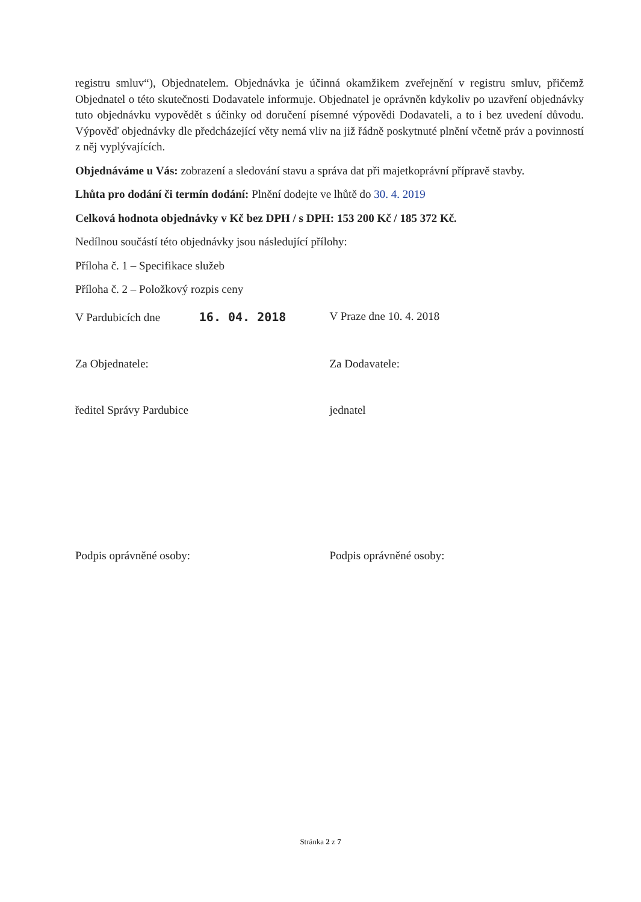registru smluv“), Objednatelem. Objednávka je účinná okamžikem zveřejnění v registru smluv, přičemž Objednatel o této skutečnosti Dodavatele informuje. Objednatel je oprávněn kdykoliv po uzavření objednávky tuto objednávku vypovědět s účinky od doručení písemné výpovědi Dodavateli, a to i bez uvedení důvodu. Výpověď objednávky dle předcházející věty nemá vliv na již řádně poskytnuté plnění včetně práv a povinností z něj vyplývajících.
Objednáváme u Vás: zobrazení a sledování stavu a správa dat při majetkoprávní přípravě stavby.
Lhůta pro dodání či termín dodání: Plnění dodejte ve lhůtě do 30. 4. 2019
Celková hodnota objednávky v Kč bez DPH / s DPH: 153 200 Kč / 185 372 Kč.
Nedílnou součástí této objednávky jsou následující přílohy:
Příloha č. 1 – Specifikace služeb
Příloha č. 2 – Položkový rozpis ceny
V Pardubicích dne 16. 04. 2018 V Praze dne 10. 4. 2018
Za Objednatele: Za Dodavatele:
ředitel Správy Pardubice jednatel
Podpis oprávněné osoby: Podpis oprávněné osoby:
Stránka 2 z 7